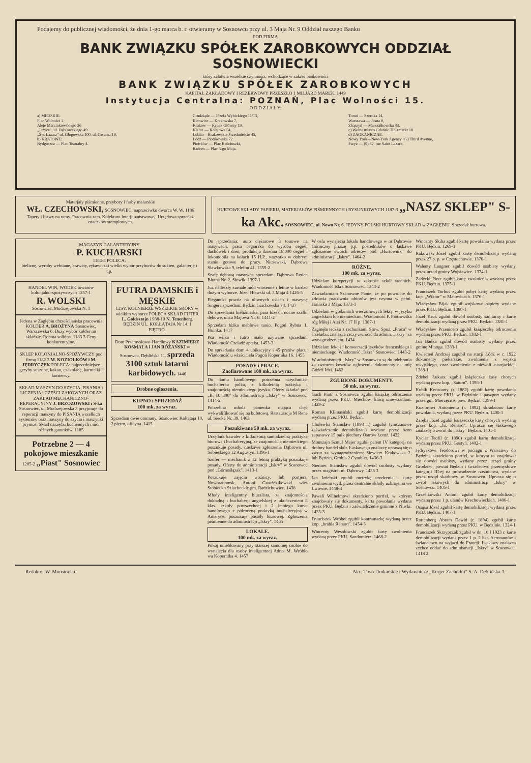Podajemy do publicznej wiadomości, że dnia 1-go marca b. r. otwieramy w Sosnowcu przy ul. 3 Maja Nr. 9 Oddział naszego Banku
POD FIRMĄ
BANK ZWIĄZKU SPÓŁEK ZAROBKOWYCH ODDZIAŁ SOSNOWIECKI
który załatwia wszelkie czynności, wchodzące w zakres bankowości
BANK ZWIĄZKU SPÓŁEK ZAROBKOWYCH
KAPITAŁ ZAKŁADOWY I REZERWOWY PRZESZŁO 1 MILJARD MAREK. 1449
Instytucja Centralna: POZNAŃ, Plac Wolności 15.
O D D Z I A Ł Y:
a) MIEJSKIE:
Plac Wolności 2
Aleje Marcinkowskiego 26
„Jeżyce", ul. Dąbrowskiego 49
„Św. Łazarz" ul. Głogowska 100, ul. Gwarna 19,
b) KRAJOWE:
Bydgoszcz — Plac Teatralny 4.
Grudziądz — Józefa Wybickiego 11/13,
Katowice — Krakowska 7,
Kraków — Rynek Główny 19,
Kielce — Kolejowa 54,
Lublin—Krakowskie Przedmieście 45,
Łódź — Piotrkowska 72.
Piotrków — Plac Kościuszki,
Radom — Plac 3-go Maja.
Toruń — Szeroka 14,
Warszawa — Jasna 8,
Zbąszyń — Marszałkowska 43.
c) Wolne miasto Gdańsk: Holzmarkt 18.
d) ZAGRANICZNE.
Nowy York—New-York Agency 953 Third Avenue,
Paryż — (9) 82, rue Saint Lazare.
Materjały piśmienne, przybory i farby malarskie
WŁ. CZECHOWSKI, SOSNOWIEC, naprzeciwko dworca W. W. 1186
Tapety i listwy na ramy. Pracownia ram. Kolektura loterji państwowej. Urzędowa sprzedaż znaczków stemplowych.
HURTOWE SKŁADY PAPIERU, MATERJAŁÓW PIŚMIENNYCH i RYSUNKOWYCH 1187-3 „NASZ SKLEP" S-ka Akc. SOSNOWIEC, ul. Nowa Nr. 6. JEDYNY POLSKI HURTOWY SKŁAD w ZAGŁĘBIU. Sprzedaż hurtowa.
MAGAZYN GALANTERYJNY
P. KUCHARSKI
1184-3 POLECA:
bieliznę, wyroby wełniane, krawaty, rękawiczki wielki wybór przyborów do sukien, galanterję i t.p.
HANDEL WIN, WÓDEK towarów kolonjalno-spożywczych 1257-1
R. WOLSKI
Sosnowiec, Modrzejowska N. 1
Jedyna w Zagłębiu chrześcijańska pracownia KOŁDER A. BROŻYNA Sosnowiec, Warszawska 6. Duży wybór kołder na składzie. Robota solidna. 1183 3 Ceny konkurencyjne.
SKLEP KOLONJALNO-SPOŻYWCZY pod firmą 1182 3 M. KOZIOŁKÓW i M. JĘDRYCZEK POLECA: najprzedniejsze grzyby suszone, kakao, czekoladę, karmelki i konserwy.
SKŁAD MASZYN DO SZYCIA, PISANIA i LICZENIA i CZĘŚCI ZAKOWYCH ORAZ ZAKŁAD MECHANICZNO-REPERACYJNY J. BRZOZOWSKI i S-ka Sosnowiec, ul. Modrzejowska 3 przyjmuje do reperacji maszyny do PISANIA wszelkich systemów oraz maszyny do szycia i maszynki prymus. Skład narzędzi kuchennych i nici różnych gatunków. 1185
Potrzebne 2 — 4 pokojowe mieszkanie 1285-2 „Piast" Sosnowiec
FUTRA DAMSKIE i MĘSKIE
LISY, KOŁNIERZE WSZELKIE SKÓRY w wielkim wyborze POLECA SKŁAD FUTER L. Goldsztajn i 938-10 N. Tenenberg BĘDZIN UL. KOŁŁĄTAJA Nr 14. I PIĘTRO.
Dom Przemysłowo-Handlowy KAZIMIERZ KOSMALA i JAN RÓŻAŃSKI w Sosnowcu, Dęblińska 11. sprzeda 3100 sztuk latarni karbidowych. 1446
Drobne ogłoszenia.
KUPNO i SPRZEDAŻ
100 mk. za wyraz.
Sprzedam dwie otomany, Sosnowiec Kołłątaja 10, 2 piętro, oficyna. 1415
Do sprzedania: auto ciężarowe 3 tonowe na masywach, prasa cegiarska do wyrobu cegieł, dachówek i dren, produkcja dzienna 18,000 cegieł i lokomobila na kołach 15 H.P., wszystko w dobrym stanie gotowe do pracy. Niczewski, Dąbrowa Sławkowska 9, telefon 41. 1359-2
Szafę dębową masywną sprzedam. Dąbrowa Reden Błotna Nr. 2. Słowik. 1397-1
Już nadeszły żurnale mód wiosenne i letnie w bardzo dużym wyborze. Józef Hławski ul. 3 Maja 4 1426-5
Elegancki powóz na oliwnych osiach i maszynę Singera sprzedam. Będzin Gzichowska 74. 1437
Do sprzedania bieliźniarka, para łóżek i nocne szafki dębowe, ulica Majowa Nr. 6. 1441-2
Sprzedam łóżka meblowe tanio. Pogoń Rybna 1. Hoinka. 1417
Psa wilka i futro mało używane sprzedam. Wiadomość Czeladź apteka. 1453-3
Do sprzedania dom 4 ubikacyjny i 45 prętów placu. Wiadomość u właściciela Pogoń Kopernika 16. 1455
POSADY i PRACE.
Zaofiarowane 100 mk. za wyraz.
Do domu handlowego potrzebna natychmiast buchalterka polka, z kilkuletnią praktyką i znajomością niemieckiego języka. Oferty składać pod „B. B. 300" do administracji „Iskry" w Sosnowcu. 1414-2
Potrzebna młoda panienka mająca chęć wykwalifikować się na bufetową. Restauracja M Rene ul. Siecka Nr. 39. 1463
Poszukiwane 50 mk. za wyraz.
Urzędnik kawaler z kilkuletnią samodzielną praktyką biurową i buchalteryjną, ze znajomością niemieckiego poszukuje posady. Łaskawe zgłoszenia Dąbrowa ul. Sobieskiego 12 Augustyn. 1396-1
Szofer — mechanik z 12 letnią praktyką poszukuje posady. Oferty do administracji „Iskry" w Sosnowcu pod „Górnoślązak". 1413-1
Poszukuje zajęcia woźnicy, lub portjera, Noworadomsk, Antoni Gwoździkowski wieś Stobiecko Szlacheckie gm. Radzichowiec. 1438
Młody inteligentny biuralista, ze znajomością dokładną i buchalterji angielskiej z ukończeniem 8 klas. szkoły powszechnej i 2 letniego kursu handlowego z półroczną praktyką buchalteryjną w Ameryce, poszukuje posady biurowej. Zgłoszenia piśmienne do administracji „Iskry". 1465
LOKALE.
100 mk. za wyraz.
Pokój umeblowany przy starszej samotnej osobie do wynajęcia dla osoby inteligentnej Adres M. Wróblo wa Kopernika 4. 1457
W celu wynajęcia lokalu handlowego w m Dąbrowie Górniczej proszę p.p. pośredników o łaskawe zgłoszenie swoich adresów pod „Hurtownik" do administracji „Iskry". 1464-2
RÓŻNE.
100 mk. za wyraz.
Udzielam korepetycji w zakresie szkół średnich. Wiadomość Iskra Sosnowiec. 1344-2
Zawiadamiam Szanowne Panie, że po powrocie do zdrowia pracownia ubiorów jest czynna w pełni. Jasińska 3 Maja. 1373-1
Udzielam w godzinach wieczorowych lekcji w języku angielskim lub niemieckim. Wiadomość P. Piotrowska róg Miłej i Alei Nr. 17 II p. 1387-1
Zaginęła teczka z rachunkami Stow. Spoż. „Praca" w Czeladzi, znalazca raczy zwrócić do admin. „Iskry" za wynagrodzeniem. 1434
Udzielam lekcji i konwersacji języków francuskiego i niemieckiego. Wiadomość „Iskra" Sosnowiec. 1443-2
W administracji „Iskry" w Sosnowcu są do odebrania za zwrotem kosztów ogłoszenia dokumenty na imię Góźdź Idzi. 1462
ZGUBIONE DOKUMENTY.
50 mk. za wyraz.
Gach Piotr z Sosnowca zgubił książkę odroczenia wydaną przez PKU. Miechów, którą unieważniam. 1429-2
Roman Klimasiński zgubił kartę demobilizacji wydaną przez PKU. Będzin.
Cholewka Stanisław (1898 r.) zagubił tymczasowe zaświadczenie demobilizacji wydane przez bzon zapasowy 15 pułk piechoty Ostrów Łomż. 1432
Monszajn Szmul Majer zgubił patent IV kategorji na drobny handel skór. Łaskawego znalazcę upraszą się o zwrot za wynagrodzeniem: Siewierz Krakowska 2, lub Będzin, Grobla 2 Cymbler. 1436-3
Niemiec Stanisław zgubił dowód osobisty wydany przez magistrat m. Dąbrowy. 1435 3
Jan Izdebski zgubił metrykę urodzenia i kartę zwolnienia wyd. przez centralne składy uzbrojenia we Lwowie. 1448-3
Pawełi Wilhelmowi skradziono portfel, w którym znajdowały się dokumenty, karta powołania wydana przez PKU. Będzin i zaświadczenie gminne z Niwki. 1433-3
Franciszek Wróbel zgubił kontramarkę wydaną przez kop. „hrabia Renard". 1454-3
Wincenty Wesołowski zgubił kartę zwolnienia wydaną przez PKU. Sandomierz. 1468-2
Wincenty Skiba zgubił kartę powołania wydaną przez PKU. Będzin. 1269-1
Rakowski Józef zgubił kartę demobilizacji wydaną przez 27 p. p. w Częstochowie. 1370-1
Walenty Langner zgubił dowód osobisty wydany przez urząd gminy Wojsławice. 1374-1
Zadęcki Piotr zgubił kartę zwolnienia wydaną przez PKU. Będzin. 1375-1
Franciszek Torbus zgubił pobyt kartę wydaną przez kop. „Wiktor" w Małowicach. 1376-1
Władysław Bijak zgubił wojskowe papiery wydane przez PKU. Będzin. 1380-1
Józef Kruk zgubił dowód osobisty sanitarny i kartę demobilizacji wydaną przez PKU. Będzin. 1381-1
Władysław Przeniosło zgubił książeczkę odroczenia wydaną przez PKU. Będzin. 1382-1
Jan Bańka zgubił dowód osobisty wydany przez gminę Minoga. 1383-1
Kwiecień Andrzej zagubił na stacji Łódź w r. 1922 dokumenty piekarskie, zwolnienie z wojska rosyjskiego, oraz zwolnienie z niewoli austrjackiej. 1388-1
Zdebel Łukasz zgubił książeczkę kasy chorych wydaną przez kop. „Saturn". 1398-1
Kubik Konstanty (r. 1882) zgubił kartę powołania wydaną przez PKU. w Będzinie i paszport wydany przez gm. Mierzęcice, pow. Będzin. 1399-1
Kuziorowi Antoniemu (r. 1892) skradziono kartę powołania, wydaną przez PKU. Będzin. 1400-1
Zaręba Józef zgubił książeczkę kasy chorych wydaną przez kop. „hr. Renard". Uprasza się łaskawego znalazcę o zwrot do „Iskry" Będzin. 1401-1
Kycler Teofil (r. 1890) zgubił kartę demobilizacji wydaną przez PKU. Gostyń. 1402-1
Jędryskowi Teodorowi w pociągu z Warszawy do Będzina skradziono portfel, w którym to znajdował się dowód osobisty, wydany przez urząd gminy Grodziec, powiat Będzin i świadectwo przemysłowe kategorji III-ej na prowadzenie rzeźnictwa, wydane przez urząd skarbowy w Sosnowcu. Uprasza się o zwrot takowych do administracji „Iskry" w Sosnowcu. 1405-1
Grzesikowski Antoni zgubił kartę demobilizacji wydaną przez 1 p. ułanów Krechowieckich. 1406-1
Osajsa Józef zgubił kartę demobilizacji wydaną przez PKU. Będzin. 1407-1
Rottenberg Abram Dawid (r. 1894) zgubił kartę demobilizacji wydaną przez PKU. w Będzinie. 1324-1
Franciszek Skrzypczak zgubił w dn. 16 I 1923 r. kartę demobilizacji wydaną przez 1 p. 2 bat. Aeronautów i świadectwo na wyjazd do Francji. Łaskawy znalazca zechce oddać do administracji „Iskry" w Sosnowcu. 1418 2
Redaktor W. Monsiorski. Akc. T-wo Drukarskie i Wydawnicze „Kurjer Zachodni" S. A. Dęblińska 1.